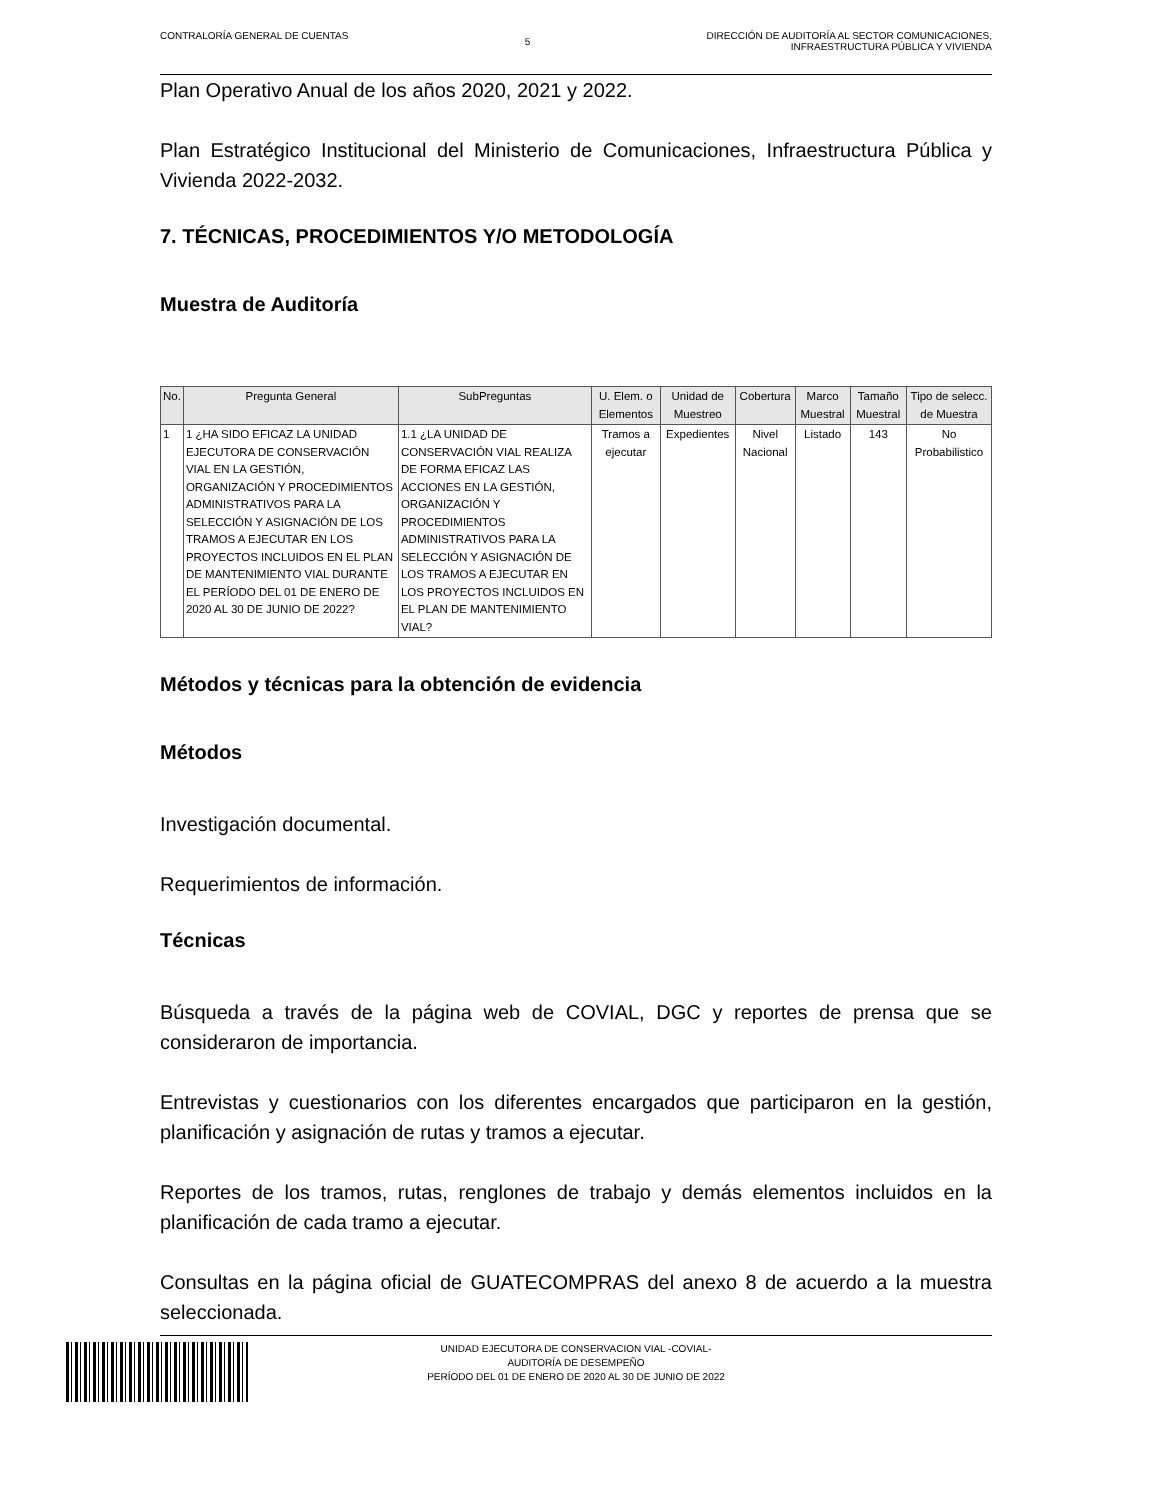CONTRALORÍA GENERAL DE CUENTAS
5
DIRECCIÓN DE AUDITORÍA AL SECTOR COMUNICACIONES,
INFRAESTRUCTURA PÚBLICA Y VIVIENDA
Plan Operativo Anual de los años 2020, 2021 y 2022.
Plan Estratégico Institucional del Ministerio de Comunicaciones, Infraestructura Pública y Vivienda 2022-2032.
7. TÉCNICAS, PROCEDIMIENTOS Y/O METODOLOGÍA
Muestra de Auditoría
| No. | Pregunta General | SubPreguntas | U. Elem. o Elementos | Unidad de Muestreo | Cobertura | Marco Muestral | Tamaño Muestral | Tipo de selecc. de Muestra |
| --- | --- | --- | --- | --- | --- | --- | --- | --- |
| 1 | 1 ¿HA SIDO EFICAZ LA UNIDAD EJECUTORA DE CONSERVACIÓN VIAL EN LA GESTIÓN, ORGANIZACIÓN Y PROCEDIMIENTOS ADMINISTRATIVOS PARA LA SELECCIÓN Y ASIGNACIÓN DE LOS TRAMOS A EJECUTAR EN LOS PROYECTOS INCLUIDOS EN EL PLAN DE MANTENIMIENTO VIAL DURANTE EL PERÍODO DEL 01 DE ENERO DE 2020 AL 30 DE JUNIO DE 2022? | 1.1 ¿LA UNIDAD DE CONSERVACIÓN VIAL REALIZA DE FORMA EFICAZ LAS ACCIONES EN LA GESTIÓN, ORGANIZACIÓN Y PROCEDIMIENTOS ADMINISTRATIVOS PARA LA SELECCIÓN Y ASIGNACIÓN DE LOS TRAMOS A EJECUTAR EN LOS PROYECTOS INCLUIDOS EN EL PLAN DE MANTENIMIENTO VIAL? | Tramos a ejecutar | Expedientes | Nivel Nacional | Listado | 143 | No Probabilistico |
Métodos y técnicas para la obtención de evidencia
Métodos
Investigación documental.
Requerimientos de información.
Técnicas
Búsqueda a través de la página web de COVIAL, DGC y reportes de prensa que se consideraron de importancia.
Entrevistas y cuestionarios con los diferentes encargados que participaron en la gestión, planificación y asignación de rutas y tramos a ejecutar.
Reportes de los tramos, rutas, renglones de trabajo y demás elementos incluidos en la planificación de cada tramo a ejecutar.
Consultas en la página oficial de GUATECOMPRAS del anexo 8 de acuerdo a la muestra seleccionada.
UNIDAD EJECUTORA DE CONSERVACION VIAL -COVIAL-
AUDITORÍA DE DESEMPEÑO
PERÍODO DEL 01 DE ENERO DE 2020 AL 30 DE JUNIO DE 2022